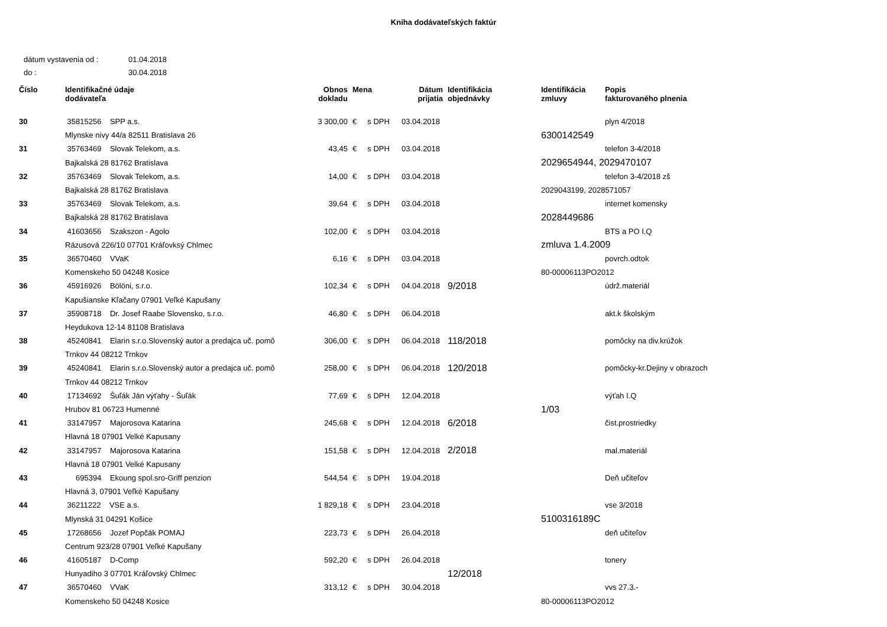Kniha dodávateľských faktúr
dátum vystavenia od : 01.04.2018
do : 30.04.2018
| Číslo | Identifikačné údaje dodávateľa | Obnos dokladu | Mena | Dátum prijatia | Identifikácia objednávky | Identifikácia zmluvy | Popis fakturovaného plnenia |
| --- | --- | --- | --- | --- | --- | --- | --- |
| 30 | 35815256 SPP a.s. | 3 300,00 | € s DPH | 03.04.2018 | | | plyn 4/2018 |
| | Mlynske nivy 44/a 82511 Bratislava 26 | | | | | 6300142549 | |
| 31 | 35763469 Slovak Telekom, a.s. | 43,45 | € s DPH | 03.04.2018 | | | telefon 3-4/2018 |
| | Bajkalská 28 81762 Bratislava | | | | | 2029654944, 2029470107 | |
| 32 | 35763469 Slovak Telekom, a.s. | 14,00 | € s DPH | 03.04.2018 | | | telefon 3-4/2018 zš |
| | Bajkalská 28 81762 Bratislava | | | | | 2029043199, 2028571057 | |
| 33 | 35763469 Slovak Telekom, a.s. | 39,64 | € s DPH | 03.04.2018 | | | internet komensky |
| | Bajkalská 28 81762 Bratislava | | | | | 2028449686 | |
| 34 | 41603656 Szakszon - Agolo | 102,00 | € s DPH | 03.04.2018 | | | BTS a PO I.Q |
| | Rázusová 226/10 07701 Kráľovksý Chlmec | | | | | zmluva 1.4.2009 | |
| 35 | 36570460 VVaK | 6,16 | € s DPH | 03.04.2018 | | | povrch.odtok |
| | Komenskeho 50 04248 Kosice | | | | | 80-00006113PO2012 | |
| 36 | 45916926 Bölöni, s.r.o. | 102,34 | € s DPH | 04.04.2018 | 9/2018 | | údrž.materiál |
| | Kapušianske Kľačany 07901 Veľké Kapušany | | | | | | |
| 37 | 35908718 Dr. Josef Raabe Slovensko, s.r.o. | 46,80 | € s DPH | 06.04.2018 | | | akt.k školským |
| | Heydukova 12-14 81108 Bratislava | | | | | | |
| 38 | 45240841 Elarin s.r.o.Slovenský autor a predajca uč. pomô | 306,00 | € s DPH | 06.04.2018 | 118/2018 | | pomôcky na div.krúžok |
| | Trnkov 44 08212 Trnkov | | | | | | |
| 39 | 45240841 Elarin s.r.o.Slovenský autor a predajca uč. pomô | 258,00 | € s DPH | 06.04.2018 | 120/2018 | | pomôcky-kr.Dejiny v obrazoch |
| | Trnkov 44 08212 Trnkov | | | | | | |
| 40 | 17134692 Šuľák Ján výťahy - Šuľák | 77,69 | € s DPH | 12.04.2018 | | | výťah I.Q |
| | Hrubov 81 06723 Humenné | | | | | 1/03 | |
| 41 | 33147957 Majorosova Katarina | 245,68 | € s DPH | 12.04.2018 | 6/2018 | | čist.prostriedky |
| | Hlavná 18 07901 Velké Kapusany | | | | | | |
| 42 | 33147957 Majorosova Katarina | 151,58 | € s DPH | 12.04.2018 | 2/2018 | | mal.materiál |
| | Hlavná 18 07901 Velké Kapusany | | | | | | |
| 43 | 695394 Ekoung spol.sro-Griff penzion | 544,54 | € s DPH | 19.04.2018 | | | Deň učiteľov |
| | Hlavná 3, 07901 Veľké Kapušany | | | | | | |
| 44 | 36211222 VSE a.s. | 1 829,18 | € s DPH | 23.04.2018 | | | vse 3/2018 |
| | Mlynská 31 04291 Košice | | | | | 5100316189C | |
| 45 | 17268656 Jozef Popčák POMAJ | 223,73 | € s DPH | 26.04.2018 | | | deň učiteľov |
| | Centrum 923/28 07901 Veľké Kapušany | | | | | | |
| 46 | 41605187 D-Comp | 592,20 | € s DPH | 26.04.2018 | | | tonery |
| | Hunyadiho 3 07701 Kráľovský Chlmec | | | | 12/2018 | | |
| 47 | 36570460 VVaK | 313,12 | € s DPH | 30.04.2018 | | | vvs 27.3.- |
| | Komenskeho 50 04248 Kosice | | | | | 80-00006113PO2012 | |